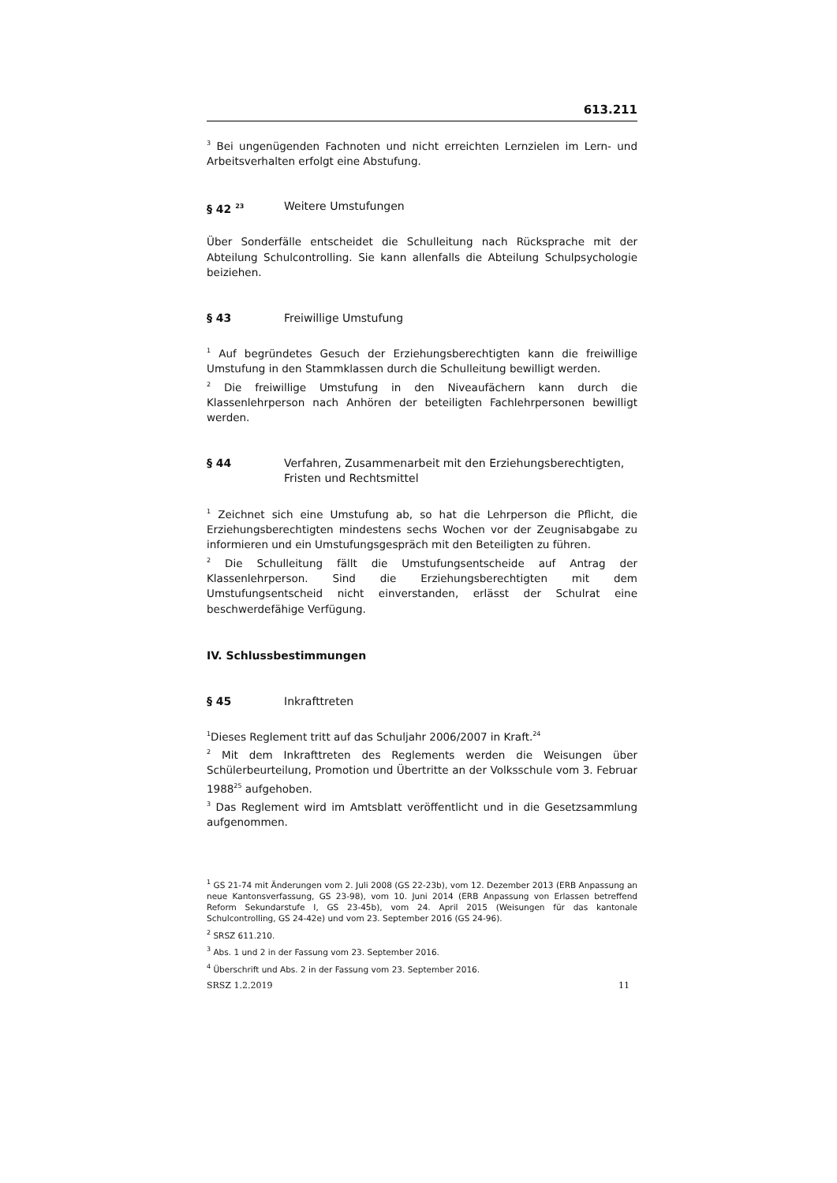613.211
<sup>3</sup> Bei ungenügenden Fachnoten und nicht erreichten Lernzielen im Lern- und Arbeitsverhalten erfolgt eine Abstufung.
§ 42 <sup>23</sup> Weitere Umstufungen
Über Sonderfälle entscheidet die Schulleitung nach Rücksprache mit der Abteilung Schulcontrolling. Sie kann allenfalls die Abteilung Schulpsychologie beiziehen.
§ 43 Freiwillige Umstufung
<sup>1</sup> Auf begründetes Gesuch der Erziehungsberechtigten kann die freiwillige Umstufung in den Stammklassen durch die Schulleitung bewilligt werden.
<sup>2</sup> Die freiwillige Umstufung in den Niveaufächern kann durch die Klassenlehrperson nach Anhören der beteiligten Fachlehrpersonen bewilligt werden.
§ 44 Verfahren, Zusammenarbeit mit den Erziehungsberechtigten, Fristen und Rechtsmittel
<sup>1</sup> Zeichnet sich eine Umstufung ab, so hat die Lehrperson die Pflicht, die Erziehungsberechtigten mindestens sechs Wochen vor der Zeugnisabgabe zu informieren und ein Umstufungsgespräch mit den Beteiligten zu führen.
<sup>2</sup> Die Schulleitung fällt die Umstufungsentscheide auf Antrag der Klassenlehrperson. Sind die Erziehungsberechtigten mit dem Umstufungsentscheid nicht einverstanden, erlässt der Schulrat eine beschwerdefähige Verfügung.
IV. Schlussbestimmungen
§ 45 Inkrafttreten
<sup>1</sup> Dieses Reglement tritt auf das Schuljahr 2006/2007 in Kraft.<sup>24</sup>
<sup>2</sup> Mit dem Inkrafttreten des Reglements werden die Weisungen über Schülerbeurteilung, Promotion und Übertritte an der Volksschule vom 3. Februar 1988<sup>25</sup> aufgehoben.
<sup>3</sup> Das Reglement wird im Amtsblatt veröffentlicht und in die Gesetzsammlung aufgenommen.
<sup>1</sup> GS 21-74 mit Änderungen vom 2. Juli 2008 (GS 22-23b), vom 12. Dezember 2013 (ERB Anpassung an neue Kantonsverfassung, GS 23-98), vom 10. Juni 2014 (ERB Anpassung von Erlassen betreffend Reform Sekundarstufe I, GS 23-45b), vom 24. April 2015 (Weisungen für das kantonale Schulcontrolling, GS 24-42e) und vom 23. September 2016 (GS 24-96).
<sup>2</sup> SRSZ 611.210.
<sup>3</sup> Abs. 1 und 2 in der Fassung vom 23. September 2016.
<sup>4</sup> Überschrift und Abs. 2 in der Fassung vom 23. September 2016.
SRSZ 1.2.2019 11